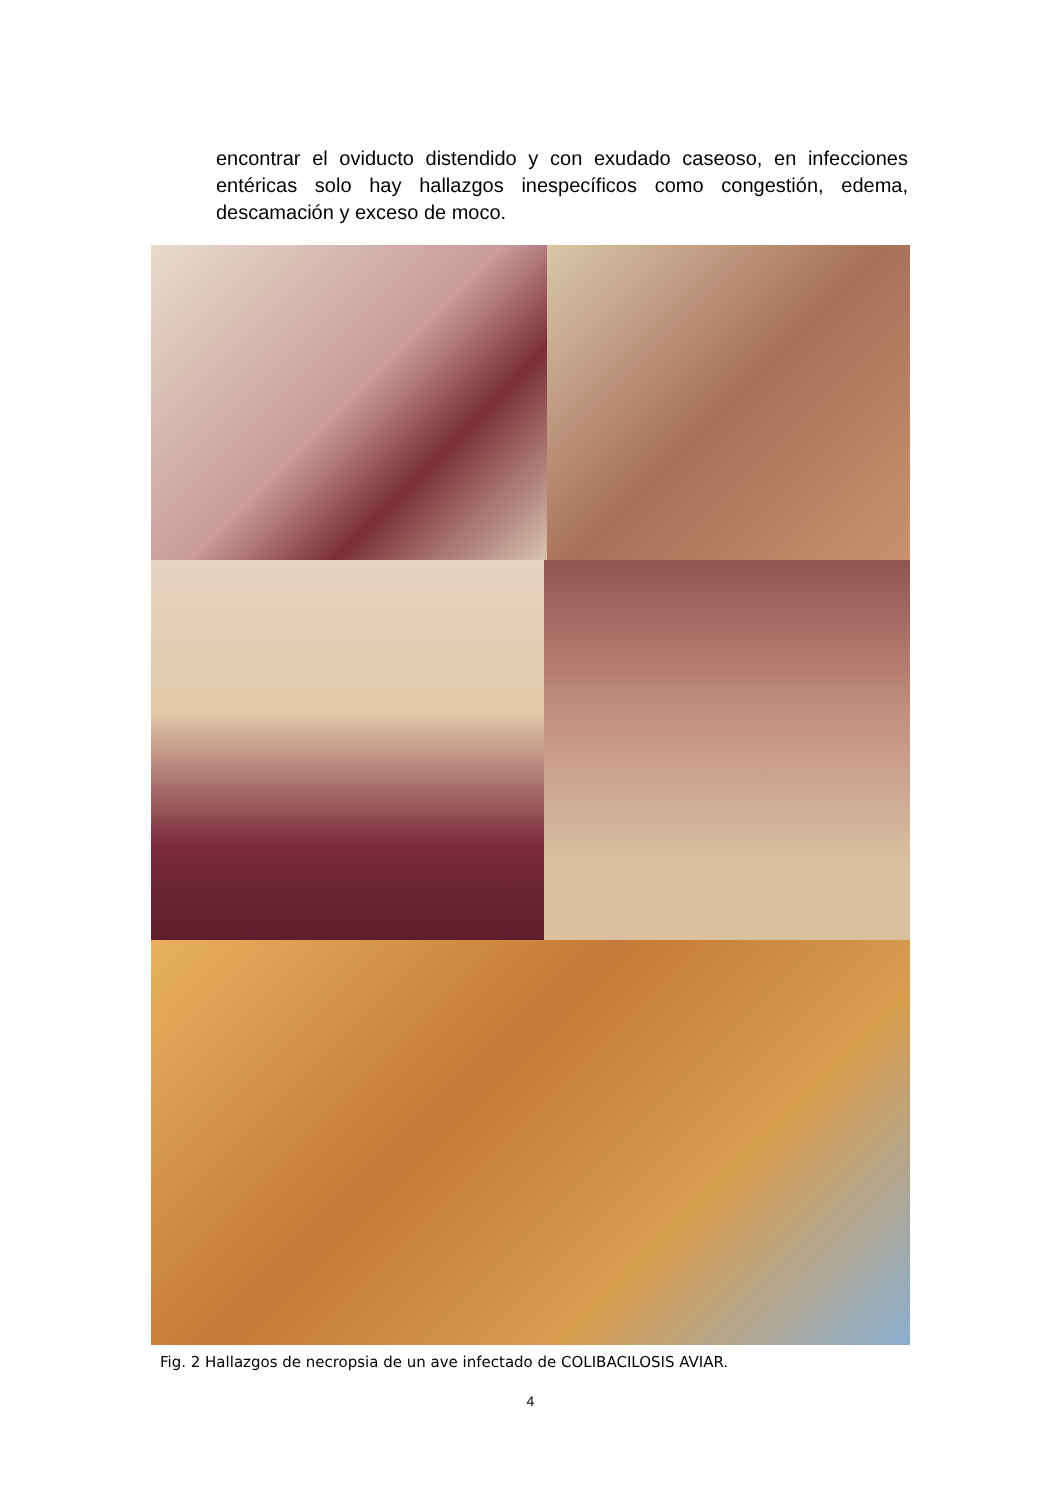encontrar el oviducto distendido y con exudado caseoso, en infecciones entéricas solo hay hallazgos inespecíficos como congestión, edema, descamación y exceso de moco.
Fig. 2 Hallazgos de necropsia de un ave infectado de COLIBACILOSIS AVIAR.
4